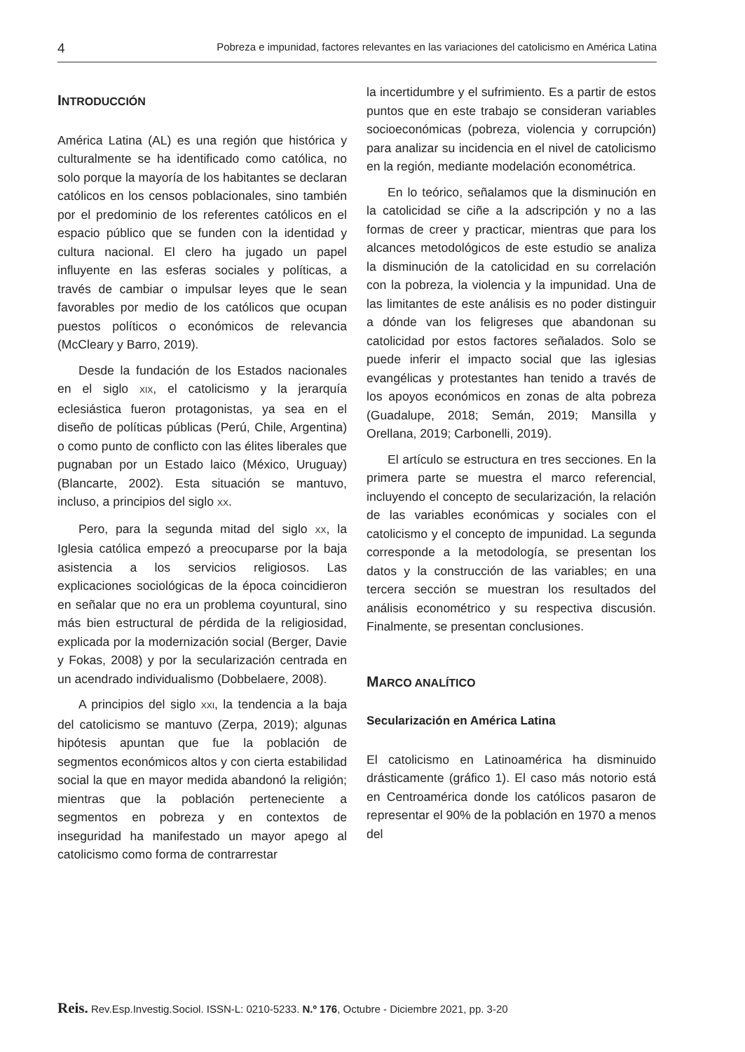4 Pobreza e impunidad, factores relevantes en las variaciones del catolicismo en América Latina
INTRODUCCIÓN
América Latina (AL) es una región que histórica y culturalmente se ha identificado como católica, no solo porque la mayoría de los habitantes se declaran católicos en los censos poblacionales, sino también por el predominio de los referentes católicos en el espacio público que se funden con la identidad y cultura nacional. El clero ha jugado un papel influyente en las esferas sociales y políticas, a través de cambiar o impulsar leyes que le sean favorables por medio de los católicos que ocupan puestos políticos o económicos de relevancia (McCleary y Barro, 2019).
Desde la fundación de los Estados nacionales en el siglo XIX, el catolicismo y la jerarquía eclesiástica fueron protagonistas, ya sea en el diseño de políticas públicas (Perú, Chile, Argentina) o como punto de conflicto con las élites liberales que pugnaban por un Estado laico (México, Uruguay) (Blancarte, 2002). Esta situación se mantuvo, incluso, a principios del siglo XX.
Pero, para la segunda mitad del siglo XX, la Iglesia católica empezó a preocuparse por la baja asistencia a los servicios religiosos. Las explicaciones sociológicas de la época coincidieron en señalar que no era un problema coyuntural, sino más bien estructural de pérdida de la religiosidad, explicada por la modernización social (Berger, Davie y Fokas, 2008) y por la secularización centrada en un acendrado individualismo (Dobbelaere, 2008).
A principios del siglo XXI, la tendencia a la baja del catolicismo se mantuvo (Zerpa, 2019); algunas hipótesis apuntan que fue la población de segmentos económicos altos y con cierta estabilidad social la que en mayor medida abandonó la religión; mientras que la población perteneciente a segmentos en pobreza y en contextos de inseguridad ha manifestado un mayor apego al catolicismo como forma de contrarrestar
la incertidumbre y el sufrimiento. Es a partir de estos puntos que en este trabajo se consideran variables socioeconómicas (pobreza, violencia y corrupción) para analizar su incidencia en el nivel de catolicismo en la región, mediante modelación econométrica.
En lo teórico, señalamos que la disminución en la catolicidad se ciñe a la adscripción y no a las formas de creer y practicar, mientras que para los alcances metodológicos de este estudio se analiza la disminución de la catolicidad en su correlación con la pobreza, la violencia y la impunidad. Una de las limitantes de este análisis es no poder distinguir a dónde van los feligreses que abandonan su catolicidad por estos factores señalados. Solo se puede inferir el impacto social que las iglesias evangélicas y protestantes han tenido a través de los apoyos económicos en zonas de alta pobreza (Guadalupe, 2018; Semán, 2019; Mansilla y Orellana, 2019; Carbonelli, 2019).
El artículo se estructura en tres secciones. En la primera parte se muestra el marco referencial, incluyendo el concepto de secularización, la relación de las variables económicas y sociales con el catolicismo y el concepto de impunidad. La segunda corresponde a la metodología, se presentan los datos y la construcción de las variables; en una tercera sección se muestran los resultados del análisis econométrico y su respectiva discusión. Finalmente, se presentan conclusiones.
MARCO ANALÍTICO
Secularización en América Latina
El catolicismo en Latinoamérica ha disminuido drásticamente (gráfico 1). El caso más notorio está en Centroamérica donde los católicos pasaron de representar el 90% de la población en 1970 a menos del
Reis. Rev.Esp.Investig.Sociol. ISSN-L: 0210-5233. N.º 176, Octubre - Diciembre 2021, pp. 3-20